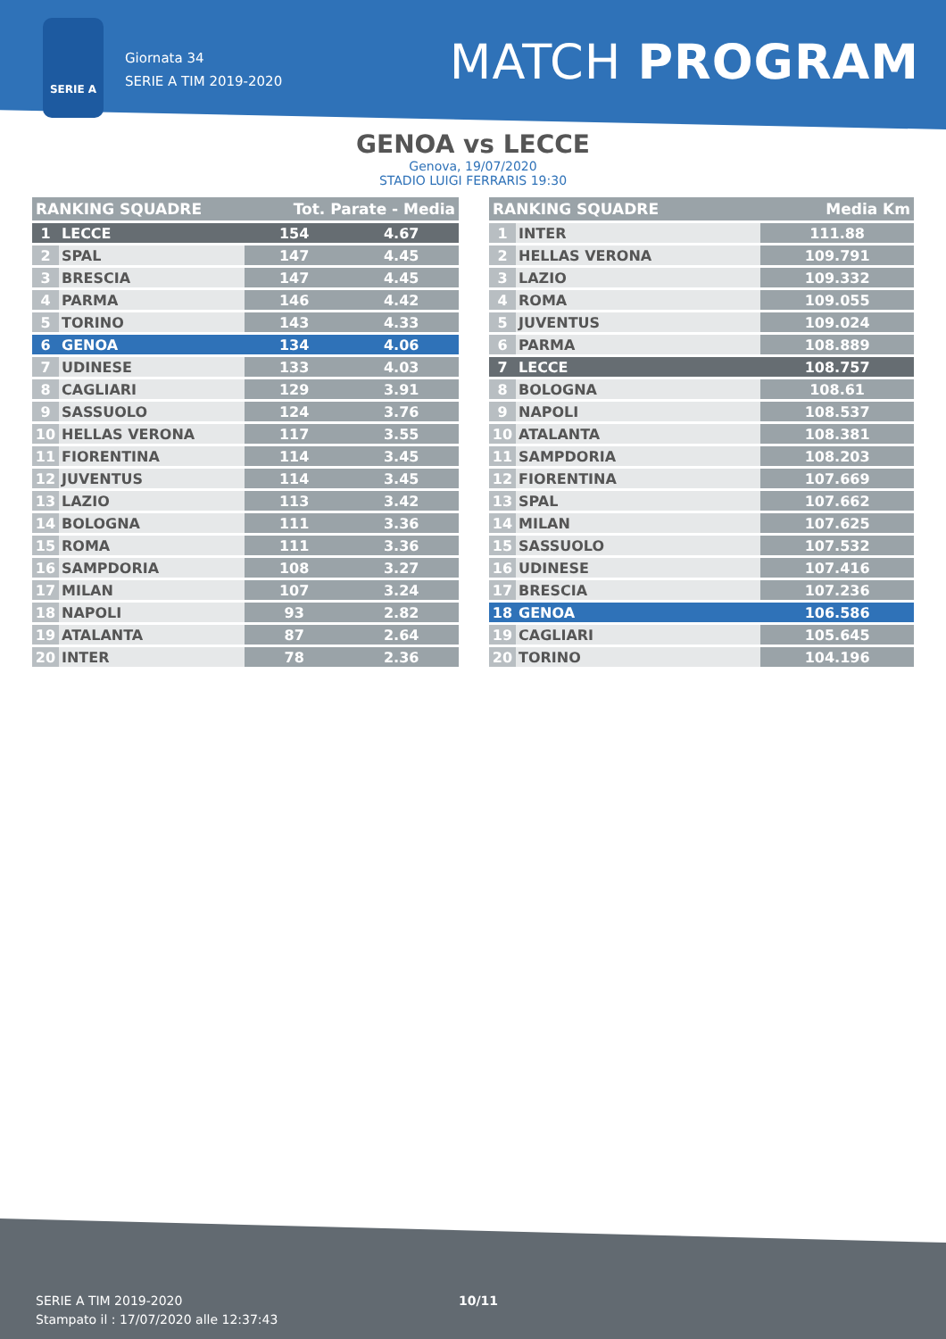SERIE A
Giornata 34
SERIE A TIM 2019-2020
MATCH PROGRAM
GENOA vs LECCE
Genova, 19/07/2020
STADIO LUIGI FERRARIS 19:30
| RANKING SQUADRE | | Tot. Parate - Media | |
| --- | --- | --- | --- |
| 1 | LECCE | 154 | 4.67 |
| 2 | SPAL | 147 | 4.45 |
| 3 | BRESCIA | 147 | 4.45 |
| 4 | PARMA | 146 | 4.42 |
| 5 | TORINO | 143 | 4.33 |
| 6 | GENOA | 134 | 4.06 |
| 7 | UDINESE | 133 | 4.03 |
| 8 | CAGLIARI | 129 | 3.91 |
| 9 | SASSUOLO | 124 | 3.76 |
| 10 | HELLAS VERONA | 117 | 3.55 |
| 11 | FIORENTINA | 114 | 3.45 |
| 12 | JUVENTUS | 114 | 3.45 |
| 13 | LAZIO | 113 | 3.42 |
| 14 | BOLOGNA | 111 | 3.36 |
| 15 | ROMA | 111 | 3.36 |
| 16 | SAMPDORIA | 108 | 3.27 |
| 17 | MILAN | 107 | 3.24 |
| 18 | NAPOLI | 93 | 2.82 |
| 19 | ATALANTA | 87 | 2.64 |
| 20 | INTER | 78 | 2.36 |
| RANKING SQUADRE | | Media Km |
| --- | --- | --- |
| 1 | INTER | 111.88 |
| 2 | HELLAS VERONA | 109.791 |
| 3 | LAZIO | 109.332 |
| 4 | ROMA | 109.055 |
| 5 | JUVENTUS | 109.024 |
| 6 | PARMA | 108.889 |
| 7 | LECCE | 108.757 |
| 8 | BOLOGNA | 108.61 |
| 9 | NAPOLI | 108.537 |
| 10 | ATALANTA | 108.381 |
| 11 | SAMPDORIA | 108.203 |
| 12 | FIORENTINA | 107.669 |
| 13 | SPAL | 107.662 |
| 14 | MILAN | 107.625 |
| 15 | SASSUOLO | 107.532 |
| 16 | UDINESE | 107.416 |
| 17 | BRESCIA | 107.236 |
| 18 | GENOA | 106.586 |
| 19 | CAGLIARI | 105.645 |
| 20 | TORINO | 104.196 |
SERIE A TIM 2019-2020
Stampato il : 17/07/2020 alle 12:37:43
10/11